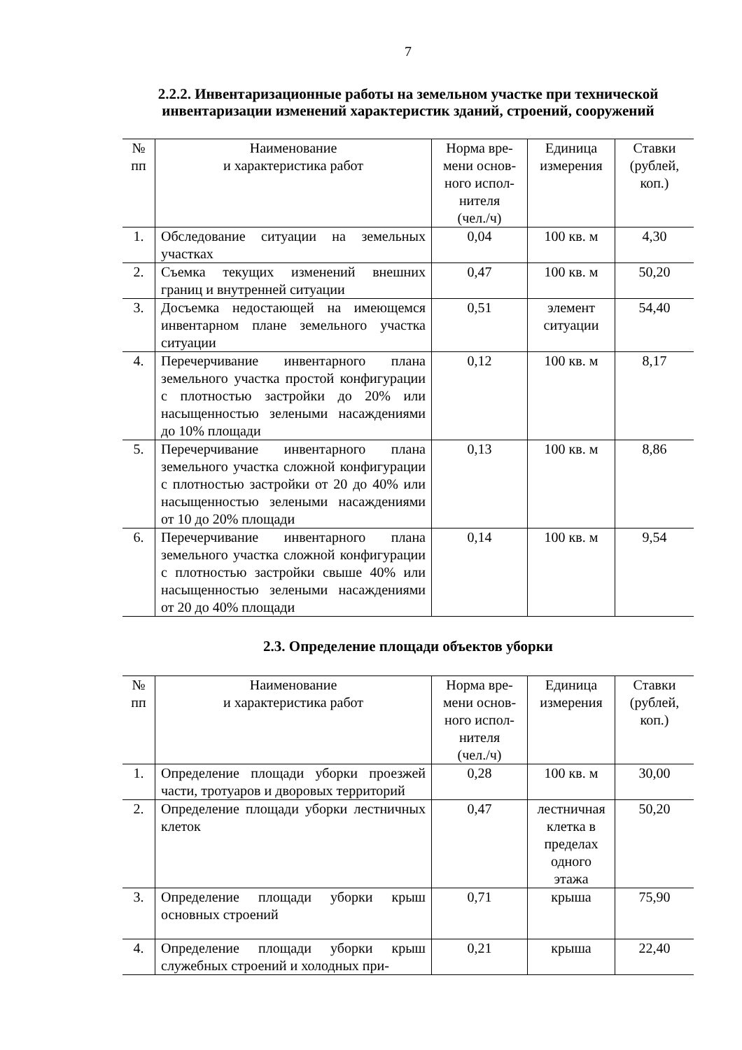7
2.2.2. Инвентаризационные работы на земельном участке при технической инвентаризации изменений характеристик зданий, строений, сооружений
| № пп | Наименование и характеристика работ | Норма вре- мени основ- ного испол- нителя (чел./ч) | Единица измерения | Ставки (рублей, коп.) |
| --- | --- | --- | --- | --- |
| 1. | Обследование ситуации на земельных участках | 0,04 | 100 кв. м | 4,30 |
| 2. | Съемка текущих изменений внешних границ и внутренней ситуации | 0,47 | 100 кв. м | 50,20 |
| 3. | Досъемка недостающей на имеющемся инвентарном плане земельного участка ситуации | 0,51 | элемент ситуации | 54,40 |
| 4. | Перечерчивание инвентарного плана земельного участка простой конфигурации с плотностью застройки до 20% или насыщенностью зелеными насаждениями до 10% площади | 0,12 | 100 кв. м | 8,17 |
| 5. | Перечерчивание инвентарного плана земельного участка сложной конфигурации с плотностью застройки от 20 до 40% или насыщенностью зелеными насаждениями от 10 до 20% площади | 0,13 | 100 кв. м | 8,86 |
| 6. | Перечерчивание инвентарного плана земельного участка сложной конфигурации с плотностью застройки свыше 40% или насыщенностью зелеными насаждениями от 20 до 40% площади | 0,14 | 100 кв. м | 9,54 |
2.3. Определение площади объектов уборки
| № пп | Наименование и характеристика работ | Норма вре- мени основ- ного испол- нителя (чел./ч) | Единица измерения | Ставки (рублей, коп.) |
| --- | --- | --- | --- | --- |
| 1. | Определение площади уборки проезжей части, тротуаров и дворовых территорий | 0,28 | 100 кв. м | 30,00 |
| 2. | Определение площади уборки лестничных клеток | 0,47 | лестничная клетка в пределах одного этажа | 50,20 |
| 3. | Определение площади уборки крыш основных строений | 0,71 | крыша | 75,90 |
| 4. | Определение площади уборки крыш служебных строений и холодных при- | 0,21 | крыша | 22,40 |